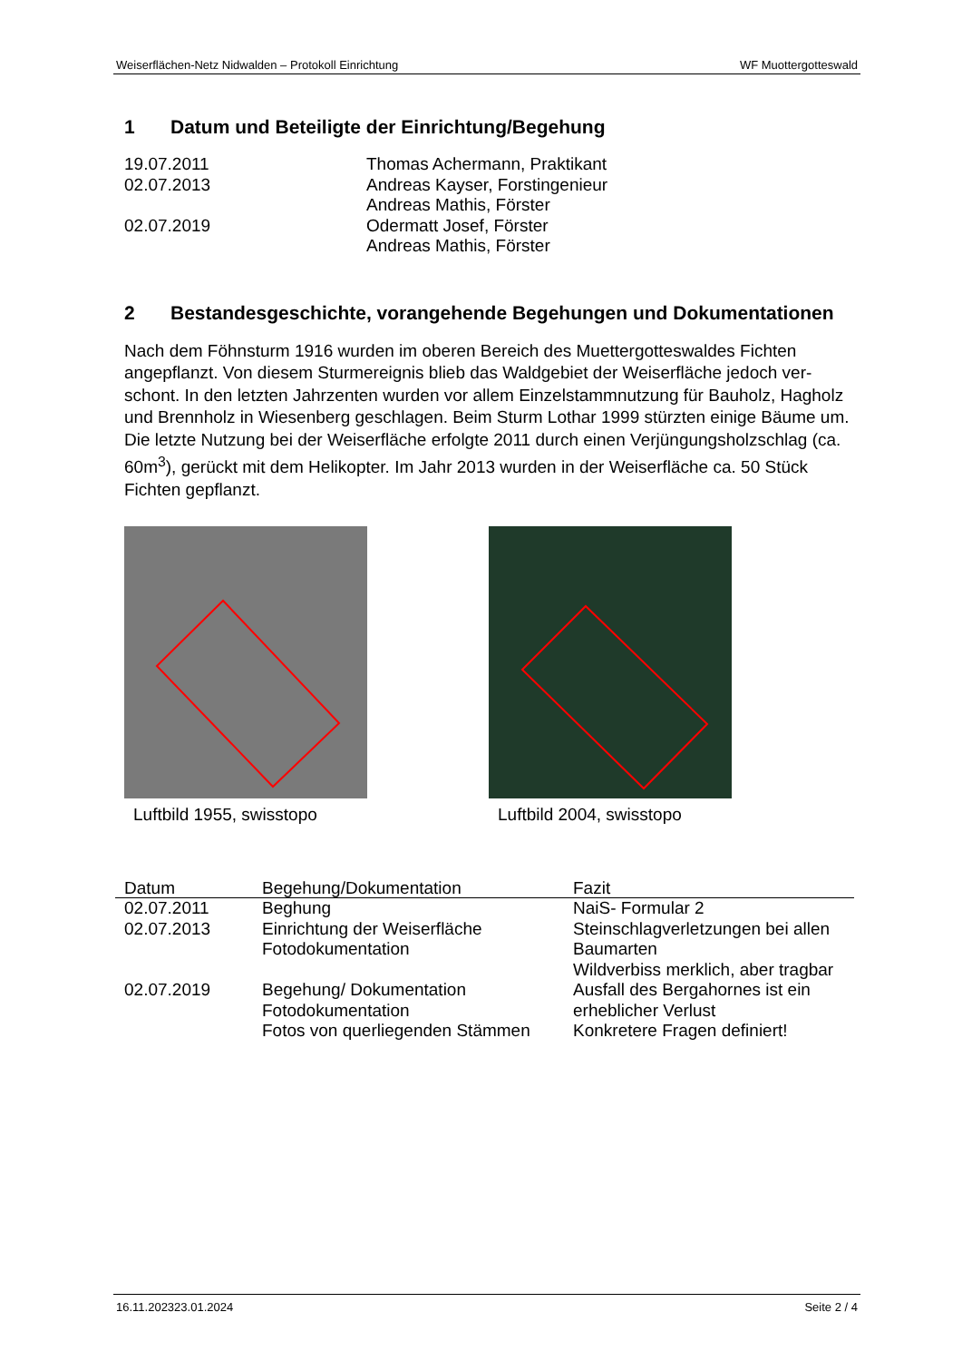Weiserflächen-Netz Nidwalden – Protokoll Einrichtung WF Muottergotteswald
1 Datum und Beteiligte der Einrichtung/Begehung
19.07.2011
Thomas Achermann, Praktikant
02.07.2013
Andreas Kayser, Forstingenieur
Andreas Mathis, Förster
02.07.2019
Odermatt Josef, Förster
Andreas Mathis, Förster
2 Bestandesgeschichte, vorangehende Begehungen und Dokumentationen
Nach dem Föhnsturm 1916 wurden im oberen Bereich des Muettergotteswaldes Fichten angepflanzt. Von diesem Sturmereignis blieb das Waldgebiet der Weiserfläche jedoch ver­schont. In den letzten Jahrzenten wurden vor allem Einzelstammnutzung für Bauholz, Hagholz und Brennholz in Wiesenberg geschlagen. Beim Sturm Lothar 1999 stürzten einige Bäume um. Die letzte Nutzung bei der Weiserfläche erfolgte 2011 durch einen Verjün­gungsholzschlag (ca. 60m<sup>3</sup>), gerückt mit dem Helikopter. Im Jahr 2013 wurden in der Wei­serfläche ca. 50 Stück Fichten gepflanzt.
Luftbild 1955, swisstopo Luftbild 2004, swisstopo
| Datum | Begehung/Dokumentation | Fazit |
| --- | --- | --- |
| 02.07.2011 | Beghung | NaiS- Formular 2 |
| 02.07.2013 | Einrichtung der Weiserfläche Fotodokumentation | Steinschlagverletzungen bei allen Baumarten Wildverbiss merklich, aber trag­bar |
| 02.07.2019 | Begehung/ Dokumentation Fotodokumentation Fotos von querliegenden Stämmen | Ausfall des Bergahornes ist ein erheblicher Verlust Konkretere Fragen definiert! |
16.11.202323.01.2024 Seite 2 / 4